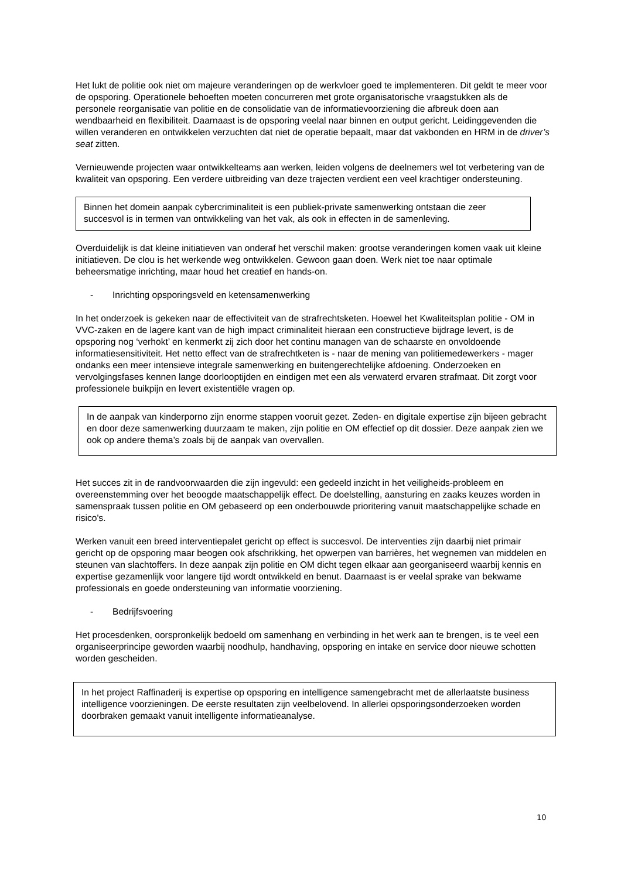Het lukt de politie ook niet om majeure veranderingen op de werkvloer goed te implementeren. Dit geldt te meer voor de opsporing. Operationele behoeften moeten concurreren met grote organisatorische vraagstukken als de personele reorganisatie van politie en de consolidatie van de informatievoorziening die afbreuk doen aan wendbaarheid en flexibiliteit. Daarnaast is de opsporing veelal naar binnen en output gericht. Leidinggevenden die willen veranderen en ontwikkelen verzuchten dat niet de operatie bepaalt, maar dat vakbonden en HRM in de driver’s seat zitten.
Vernieuwende projecten waar ontwikkelteams aan werken, leiden volgens de deelnemers wel tot verbetering van de kwaliteit van opsporing. Een verdere uitbreiding van deze trajecten verdient een veel krachtiger ondersteuning.
Binnen het domein aanpak cybercriminaliteit is een publiek-private samenwerking ontstaan die zeer succesvol is in termen van ontwikkeling van het vak, als ook in effecten in de samenleving.
Overduidelijk is dat kleine initiatieven van onderaf het verschil maken: grootse veranderingen komen vaak uit kleine initiatieven. De clou is het werkende weg ontwikkelen. Gewoon gaan doen. Werk niet toe naar optimale beheersmatige inrichting, maar houd het creatief en hands-on.
- Inrichting opsporingsveld en ketensamenwerking
In het onderzoek is gekeken naar de effectiviteit van de strafrechtsketen. Hoewel het Kwaliteitsplan politie - OM in VVC-zaken en de lagere kant van de high impact criminaliteit hieraan een constructieve bijdrage levert, is de opsporing nog ‘verhokt’ en kenmerkt zij zich door het continu managen van de schaarste en onvoldoende informatiesensitiviteit. Het netto effect van de strafrechtketen is - naar de mening van politiemedewerkers - mager ondanks een meer intensieve integrale samenwerking en buitengerechtelijke afdoening. Onderzoeken en vervolgingsfases kennen lange doorlooptijden en eindigen met een als verwaterd ervaren strafmaat. Dit zorgt voor professionele buikpijn en levert existentiële vragen op.
In de aanpak van kinderporno zijn enorme stappen vooruit gezet. Zeden- en digitale expertise zijn bijeen gebracht en door deze samenwerking duurzaam te maken, zijn politie en OM effectief op dit dossier. Deze aanpak zien we ook op andere thema’s zoals bij de aanpak van overvallen.
Het succes zit in de randvoorwaarden die zijn ingevuld: een gedeeld inzicht in het veiligheids-probleem en overeenstemming over het beoogde maatschappelijk effect. De doelstelling, aansturing en zaaks keuzes worden in samenspraak tussen politie en OM gebaseerd op een onderbouwde prioritering vanuit maatschappelijke schade en risico's.
Werken vanuit een breed interventiepalet gericht op effect is succesvol. De interventies zijn daarbij niet primair gericht op de opsporing maar beogen ook afschrikking, het opwerpen van barrières, het wegnemen van middelen en steunen van slachtoffers. In deze aanpak zijn politie en OM dicht tegen elkaar aan georganiseerd waarbij kennis en expertise gezamenlijk voor langere tijd wordt ontwikkeld en benut. Daarnaast is er veelal sprake van bekwame professionals en goede ondersteuning van informatie voorziening.
- Bedrijfsvoering
Het procesdenken, oorspronkelijk bedoeld om samenhang en verbinding in het werk aan te brengen, is te veel een organiseerprincipe geworden waarbij noodhulp, handhaving, opsporing en intake en service door nieuwe schotten worden gescheiden.
In het project Raffinaderij is expertise op opsporing en intelligence samengebracht met de allerlaatste business intelligence voorzieningen. De eerste resultaten zijn veelbelovend. In allerlei opsporingsonderzoeken worden doorbraken gemaakt vanuit intelligente informatieanalyse.
10